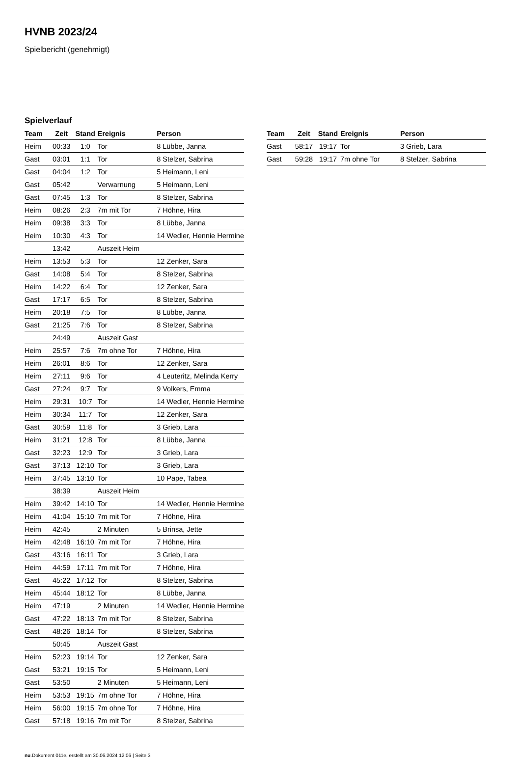HVNB 2023/24
Spielbericht (genehmigt)
Spielverlauf
| Team | Zeit | Stand | Ereignis | Person |
| --- | --- | --- | --- | --- |
| Heim | 00:33 | 1:0 | Tor | 8 Lübbe, Janna |
| Gast | 03:01 | 1:1 | Tor | 8 Stelzer, Sabrina |
| Gast | 04:04 | 1:2 | Tor | 5 Heimann, Leni |
| Gast | 05:42 | | Verwarnung | 5 Heimann, Leni |
| Gast | 07:45 | 1:3 | Tor | 8 Stelzer, Sabrina |
| Heim | 08:26 | 2:3 | 7m mit Tor | 7 Höhne, Hira |
| Heim | 09:38 | 3:3 | Tor | 8 Lübbe, Janna |
| Heim | 10:30 | 4:3 | Tor | 14 Wedler, Hennie Hermine |
| | 13:42 | | Auszeit Heim | |
| Heim | 13:53 | 5:3 | Tor | 12 Zenker, Sara |
| Gast | 14:08 | 5:4 | Tor | 8 Stelzer, Sabrina |
| Heim | 14:22 | 6:4 | Tor | 12 Zenker, Sara |
| Gast | 17:17 | 6:5 | Tor | 8 Stelzer, Sabrina |
| Heim | 20:18 | 7:5 | Tor | 8 Lübbe, Janna |
| Gast | 21:25 | 7:6 | Tor | 8 Stelzer, Sabrina |
| | 24:49 | | Auszeit Gast | |
| Heim | 25:57 | 7:6 | 7m ohne Tor | 7 Höhne, Hira |
| Heim | 26:01 | 8:6 | Tor | 12 Zenker, Sara |
| Heim | 27:11 | 9:6 | Tor | 4 Leuteritz, Melinda Kerry |
| Gast | 27:24 | 9:7 | Tor | 9 Volkers, Emma |
| Heim | 29:31 | 10:7 | Tor | 14 Wedler, Hennie Hermine |
| Heim | 30:34 | 11:7 | Tor | 12 Zenker, Sara |
| Gast | 30:59 | 11:8 | Tor | 3 Grieb, Lara |
| Heim | 31:21 | 12:8 | Tor | 8 Lübbe, Janna |
| Gast | 32:23 | 12:9 | Tor | 3 Grieb, Lara |
| Gast | 37:13 | 12:10 | Tor | 3 Grieb, Lara |
| Heim | 37:45 | 13:10 | Tor | 10 Pape, Tabea |
| | 38:39 | | Auszeit Heim | |
| Heim | 39:42 | 14:10 | Tor | 14 Wedler, Hennie Hermine |
| Heim | 41:04 | 15:10 | 7m mit Tor | 7 Höhne, Hira |
| Heim | 42:45 | | 2 Minuten | 5 Brinsa, Jette |
| Heim | 42:48 | 16:10 | 7m mit Tor | 7 Höhne, Hira |
| Gast | 43:16 | 16:11 | Tor | 3 Grieb, Lara |
| Heim | 44:59 | 17:11 | 7m mit Tor | 7 Höhne, Hira |
| Gast | 45:22 | 17:12 | Tor | 8 Stelzer, Sabrina |
| Heim | 45:44 | 18:12 | Tor | 8 Lübbe, Janna |
| Heim | 47:19 | | 2 Minuten | 14 Wedler, Hennie Hermine |
| Gast | 47:22 | 18:13 | 7m mit Tor | 8 Stelzer, Sabrina |
| Gast | 48:26 | 18:14 | Tor | 8 Stelzer, Sabrina |
| | 50:45 | | Auszeit Gast | |
| Heim | 52:23 | 19:14 | Tor | 12 Zenker, Sara |
| Gast | 53:21 | 19:15 | Tor | 5 Heimann, Leni |
| Gast | 53:50 | | 2 Minuten | 5 Heimann, Leni |
| Heim | 53:53 | 19:15 | 7m ohne Tor | 7 Höhne, Hira |
| Heim | 56:00 | 19:15 | 7m ohne Tor | 7 Höhne, Hira |
| Gast | 57:18 | 19:16 | 7m mit Tor | 8 Stelzer, Sabrina |
| Team | Zeit | Stand | Ereignis | Person |
| --- | --- | --- | --- | --- |
| Gast | 58:17 | 19:17 | Tor | 3 Grieb, Lara |
| Gast | 59:28 | 19:17 | 7m ohne Tor | 8 Stelzer, Sabrina |
nu.Dokument 011e, erstellt am 30.06.2024 12:06 | Seite 3